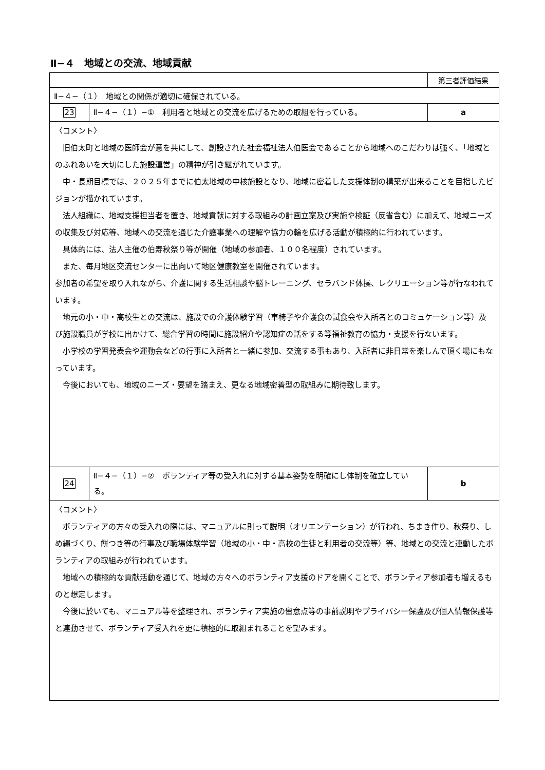Ⅱ−４　地域との交流、地域貢献
| | | 第三者評価結果 |
| Ⅱ−４−（１） 地域との関係が適切に確保されている。 | | |
| 23 | Ⅱ−４−（１）−① 利用者と地域との交流を広げるための取組を行っている。 | a |
| 〈コメント〉 旧伯太町と地域の医師会が意を共にして、創設された社会福祉法人伯医会であることから地域へのこだわりは強く､「地域とのふれあいを大切にした施設運営」の精神が引き継がれています。 中・長期目標では、２０２５年までに伯太地域の中核施設となり、地域に密着した支援体制の構築が出来ることを目指したビジョンが描かれています。 法人組織に、地域支援担当者を置き、地域貢献に対する取組みの計画立案及び実施や検証（反省含む）に加えて、地域ニーズの収集及び対応等、地域への交流を通じた介護事業への理解や協力の輪を広げる活動が積極的に行われています。 具体的には、法人主催の伯寿秋祭り等が開催（地域の参加者、１００名程度）されています。 また、毎月地区交流センターに出向いて地区健康教室を開催されています。 参加者の希望を取り入れながら、介護に関する生活相談や脳トレーニング、セラバンド体操、レクリエーション等が行なわれています。 地元の小・中・高校生との交流は、施設での介護体験学習（車椅子や介護食の試食会や入所者とのコミュケーション等）及び施設職員が学校に出かけて、総合学習の時間に施設紹介や認知症の話をする等福祉教育の協力・支援を行ないます。 小学校の学習発表会や運動会などの行事に入所者と一緒に参加、交流する事もあり、入所者に非日常を楽しんで頂く場にもなっています。 今後においても、地域のニーズ・要望を踏まえ、更なる地域密着型の取組みに期待致します。 | | |
| 24 | Ⅱ−４−（１）−② ボランティア等の受入れに対する基本姿勢を明確にし体制を確立している。 | b |
| 〈コメント〉 ボランティアの方々の受入れの際には、マニュアルに則って説明（オリエンテーション）が行われ、ちまき作り、秋祭り、しめ縄づくり、餅つき等の行事及び職場体験学習（地域の小・中・高校の生徒と利用者の交流等）等、地域との交流と連動したボランティアの取組みが行われています。 地域への積極的な貢献活動を通じて、地域の方々へのボランティア支援のドアを開くことで、ボランティア参加者も増えるものと想定します。 今後に於いても、マニュアル等を整理され、ボランティア実施の留意点等の事前説明やプライバシー保護及び個人情報保護等と連動させて、ボランティア受入れを更に積極的に取組まれることを望みます。 | | |